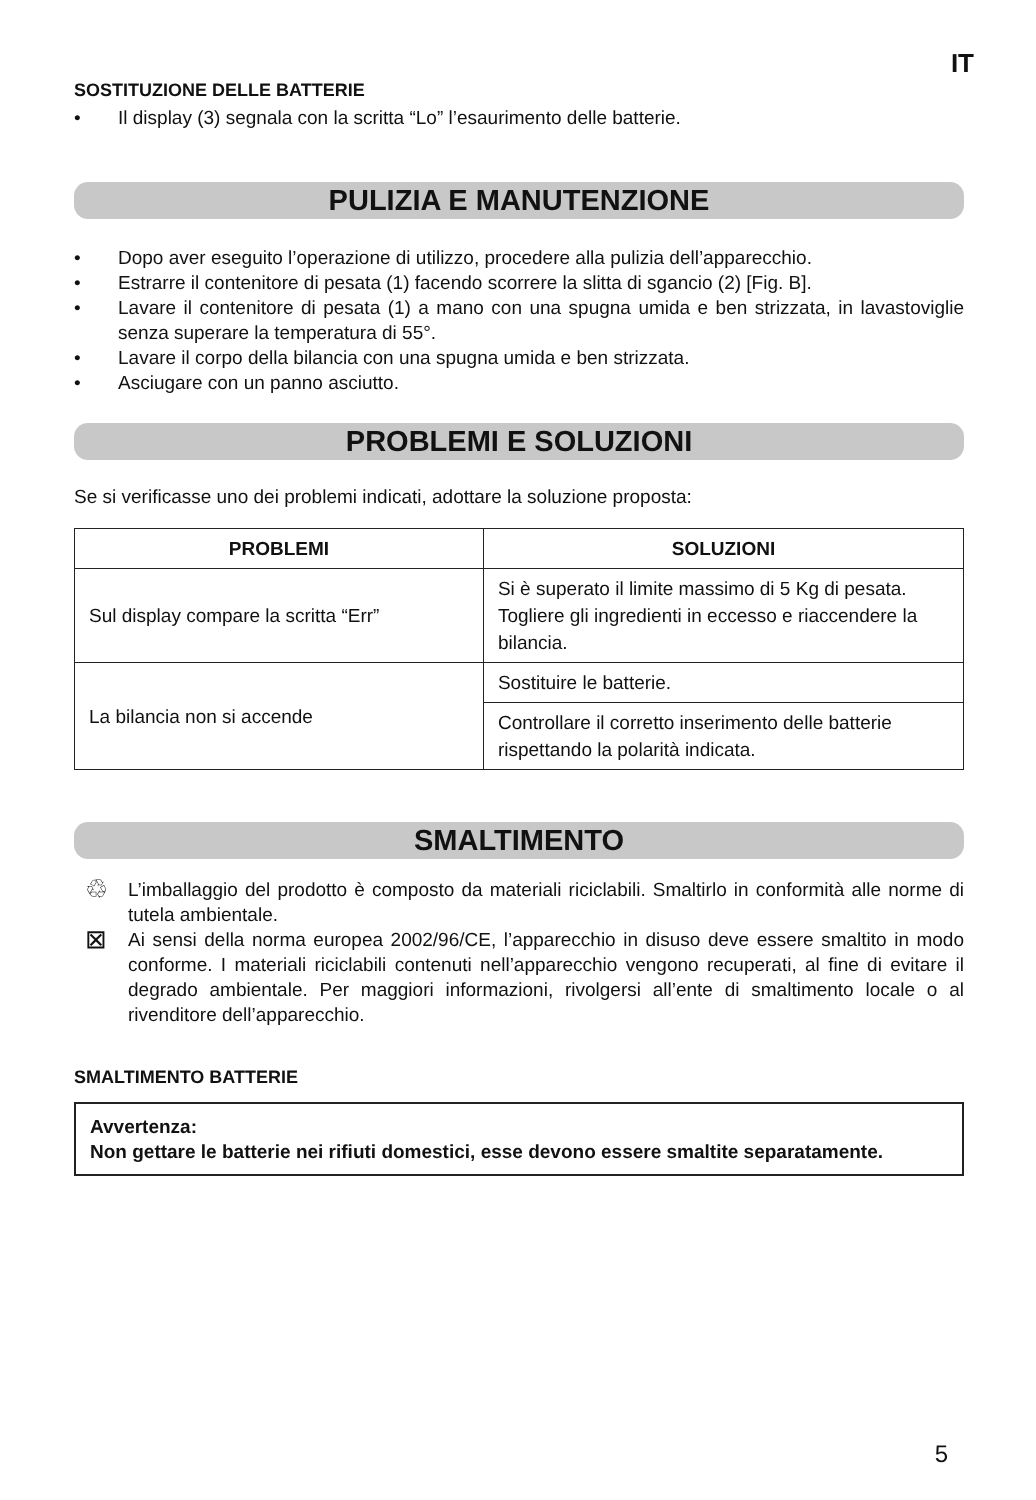IT
SOSTITUZIONE DELLE BATTERIE
• Il display (3) segnala con la scritta “Lo” l’esaurimento delle batterie.
PULIZIA E MANUTENZIONE
• Dopo aver eseguito l’operazione di utilizzo, procedere alla pulizia dell’apparecchio.
• Estrarre il contenitore di pesata (1) facendo scorrere la slitta di sgancio (2) [Fig. B].
• Lavare il contenitore di pesata (1) a mano con una spugna umida e ben strizzata, in lavastoviglie senza superare la temperatura di 55°.
• Lavare il corpo della bilancia con una spugna umida e ben strizzata.
• Asciugare con un panno asciutto.
PROBLEMI E SOLUZIONI
Se si verificasse uno dei problemi indicati, adottare la soluzione proposta:
| PROBLEMI | SOLUZIONI |
| --- | --- |
| Sul display compare la scritta “Err” | Si è superato il limite massimo di 5 Kg di pesata. Togliere gli ingredienti in eccesso e riaccendere la bilancia. |
| La bilancia non si accende | Sostituire le batterie. |
| | Controllare il corretto inserimento delle batterie rispettando la polarità indicata. |
SMALTIMENTO
♲
L’imballaggio del prodotto è composto da materiali riciclabili. Smaltirlo in conformità alle norme di tutela ambientale.
⊠
Ai sensi della norma europea 2002/96/CE, l’apparecchio in disuso deve essere smaltito in modo conforme. I materiali riciclabili contenuti nell’apparecchio vengono recuperati, al fine di evitare il degrado ambientale. Per maggiori informazioni, rivolgersi all’ente di smaltimento locale o al rivenditore dell’apparecchio.
SMALTIMENTO BATTERIE
Avvertenza:
Non gettare le batterie nei rifiuti domestici, esse devono essere smaltite separatamente.
5